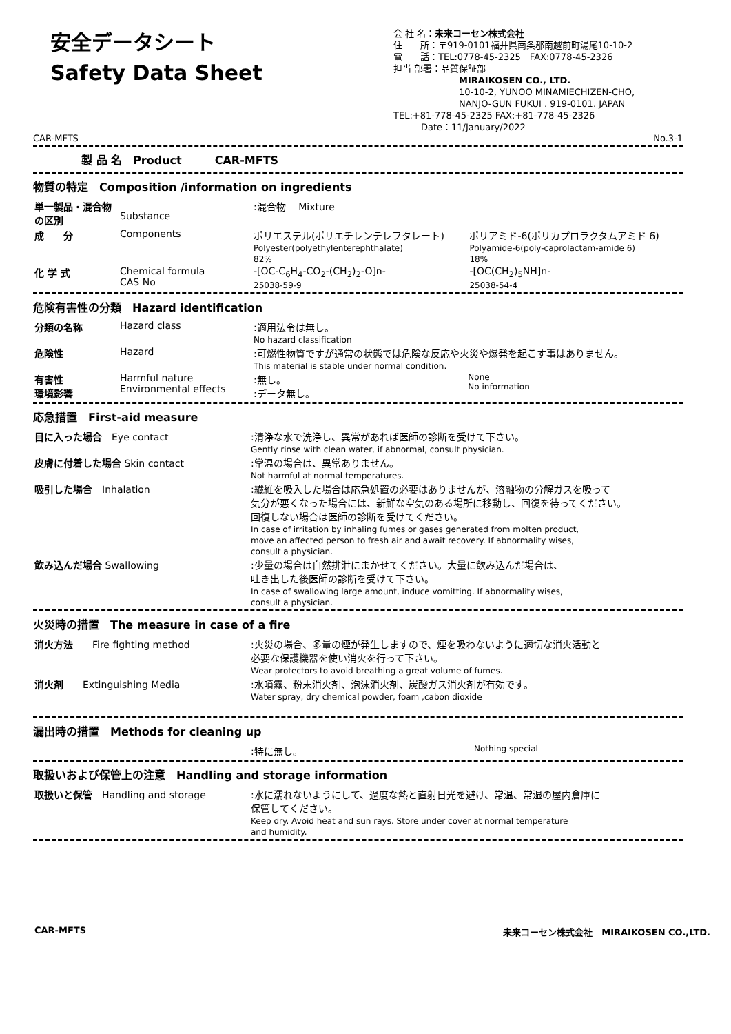安全データシート
Safety Data Sheet
会 社 名：未来コーセン株式会社
住　　所：〒919-0101福井県南条郡南越前町湯尾10-10-2
電　　話：TEL:0778-45-2325　FAX:0778-45-2326
担当 部署：品質保証部
MIRAIKOSEN CO., LTD.
10-10-2, YUNOO MINAMIECHIZEN-CHO,
NANJO-GUN FUKUI . 919-0101. JAPAN
TEL:+81-778-45-2325 FAX:+81-778-45-2326
Date：11/January/2022
CAR-MFTS No.3-1
製 品 名　Product　　　CAR-MFTS
物質の特定　Composition /information on ingredients
| 単一製品・混合物の区別 | Substance | :混合物 Mixture | |
| 成 分 | Components | ポリエステル(ポリエチレンテレフタレート) Polyester(polyethylenterephthalate) 82% | ポリアミド-6(ポリカプロラクタムアミド 6) Polyamide-6(poly-caprolactam-amide 6) 18% |
| 化 学 式 | Chemical formula CAS No | -[OC-C<sub>6</sub>H<sub>4</sub>-CO<sub>2</sub>-(CH<sub>2</sub>)<sub>2</sub>-O]n- 25038-59-9 | -[OC(CH<sub>2</sub>)<sub>5</sub>NH]n- 25038-54-4 |
危険有害性の分類　Hazard identification
| 分類の名称 | Hazard class | :適用法令は無し。 No hazard classification | |
| 危険性 | Hazard | :可燃性物質ですが通常の状態では危険な反応や火災や爆発を起こす事はありません。 This material is stable under normal condition. | |
| 有害性 環境影響 | Harmful nature Environmental effects | :無し。 :データ無し。 | None No information |
応急措置　First-aid measure
| 目に入った場合 Eye contact | :清浄な水で洗浄し、異常があれば医師の診断を受けて下さい。 Gently rinse with clean water, if abnormal, consult physician. |
| 皮膚に付着した場合 Skin contact | :常温の場合は、異常ありません。 Not harmful at normal temperatures. |
| 吸引した場合 Inhalation | :繊維を吸入した場合は応急処置の必要はありませんが、溶融物の分解ガスを吸って 気分が悪くなった場合には、新鮮な空気のある場所に移動し、回復を待ってください。 回復しない場合は医師の診断を受けてください。 In case of irritation by inhaling fumes or gases generated from molten product, move an affected person to fresh air and await recovery. If abnormality wises, consult a physician. |
| 飲み込んだ場合 Swallowing | :少量の場合は自然排泄にまかせてください。大量に飲み込んだ場合は、 吐き出した後医師の診断を受けて下さい。 In case of swallowing large amount, induce vomitting. If abnormality wises, consult a physician. |
火災時の措置　The measure in case of a fire
| 消火方法 Fire fighting method | :火災の場合、多量の煙が発生しますので、煙を吸わないように適切な消火活動と 必要な保護機器を使い消火を行って下さい。 Wear protectors to avoid breathing a great volume of fumes. |
| 消火剤 Extinguishing Media | :水噴霧、粉末消火剤、泡沫消火剤、炭酸ガス消火剤が有効です。 Water spray, dry chemical powder, foam ,cabon dioxide |
漏出時の措置　Methods for cleaning up
| | :特に無し。 | Nothing special |
取扱いおよび保管上の注意　Handling and storage information
| 取扱いと保管 Handling and storage | :水に濡れないようにして、過度な熱と直射日光を避け、常温、常湿の屋内倉庫に 保管してください。 Keep dry. Avoid heat and sun rays. Store under cover at normal temperature and humidity. |
CAR-MFTS 未来コーセン株式会社　MIRAIKOSEN CO.,LTD.